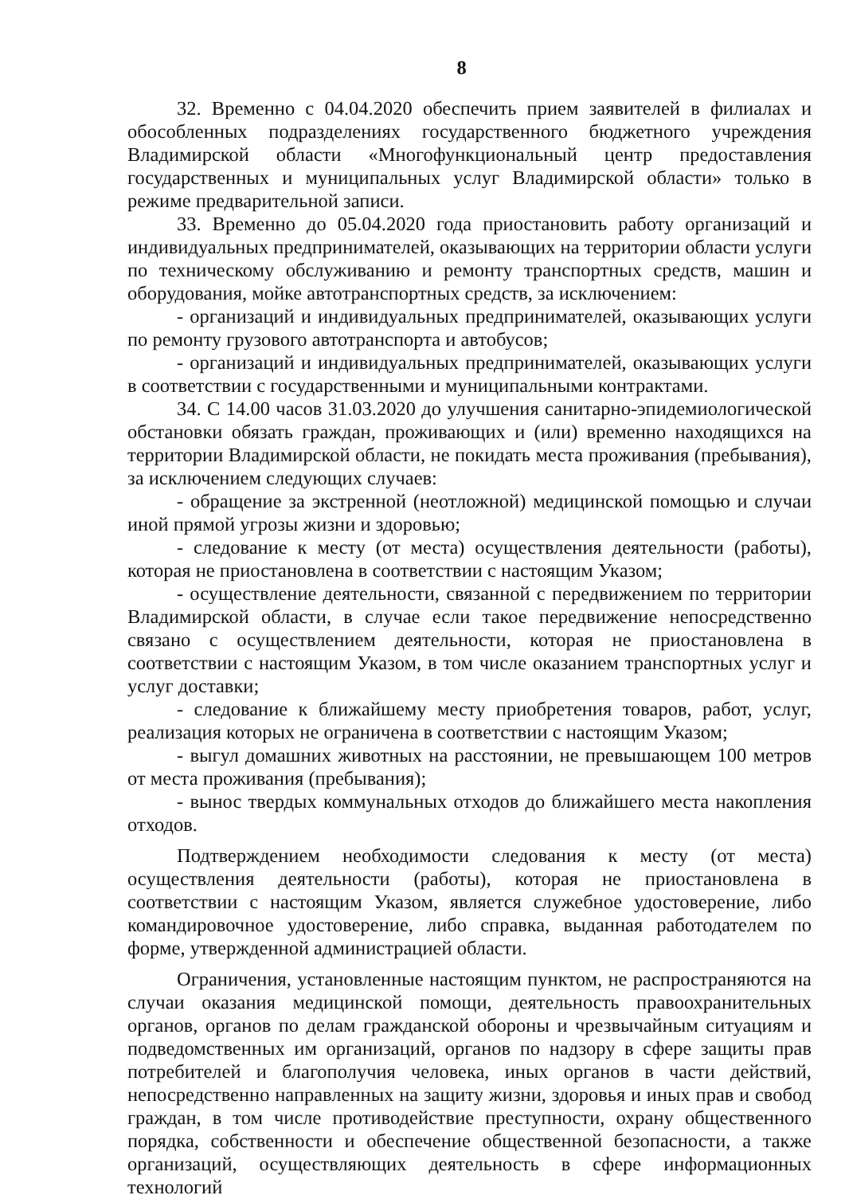8
32. Временно с 04.04.2020 обеспечить прием заявителей в филиалах и обособленных подразделениях государственного бюджетного учреждения Владимирской области «Многофункциональный центр предоставления государственных и муниципальных услуг Владимирской области» только в режиме предварительной записи.
33. Временно до 05.04.2020 года приостановить работу организаций и индивидуальных предпринимателей, оказывающих на территории области услуги по техническому обслуживанию и ремонту транспортных средств, машин и оборудования, мойке автотранспортных средств, за исключением:
- организаций и индивидуальных предпринимателей, оказывающих услуги по ремонту грузового автотранспорта и автобусов;
- организаций и индивидуальных предпринимателей, оказывающих услуги в соответствии с государственными и муниципальными контрактами.
34. С 14.00 часов 31.03.2020 до улучшения санитарно-эпидемиологической обстановки обязать граждан, проживающих и (или) временно находящихся на территории Владимирской области, не покидать места проживания (пребывания), за исключением следующих случаев:
- обращение за экстренной (неотложной) медицинской помощью и случаи иной прямой угрозы жизни и здоровью;
- следование к месту (от места) осуществления деятельности (работы), которая не приостановлена в соответствии с настоящим Указом;
- осуществление деятельности, связанной с передвижением по территории Владимирской области, в случае если такое передвижение непосредственно связано с осуществлением деятельности, которая не приостановлена в соответствии с настоящим Указом, в том числе оказанием транспортных услуг и услуг доставки;
- следование к ближайшему месту приобретения товаров, работ, услуг, реализация которых не ограничена в соответствии с настоящим Указом;
- выгул домашних животных на расстоянии, не превышающем 100 метров от места проживания (пребывания);
- вынос твердых коммунальных отходов до ближайшего места накопления отходов.
Подтверждением необходимости следования к месту (от места) осуществления деятельности (работы), которая не приостановлена в соответствии с настоящим Указом, является служебное удостоверение, либо командировочное удостоверение, либо справка, выданная работодателем по форме, утвержденной администрацией области.
Ограничения, установленные настоящим пунктом, не распространяются на случаи оказания медицинской помощи, деятельность правоохранительных органов, органов по делам гражданской обороны и чрезвычайным ситуациям и подведомственных им организаций, органов по надзору в сфере защиты прав потребителей и благополучия человека, иных органов в части действий, непосредственно направленных на защиту жизни, здоровья и иных прав и свобод граждан, в том числе противодействие преступности, охрану общественного порядка, собственности и обеспечение общественной безопасности, а также организаций, осуществляющих деятельность в сфере информационных технологий